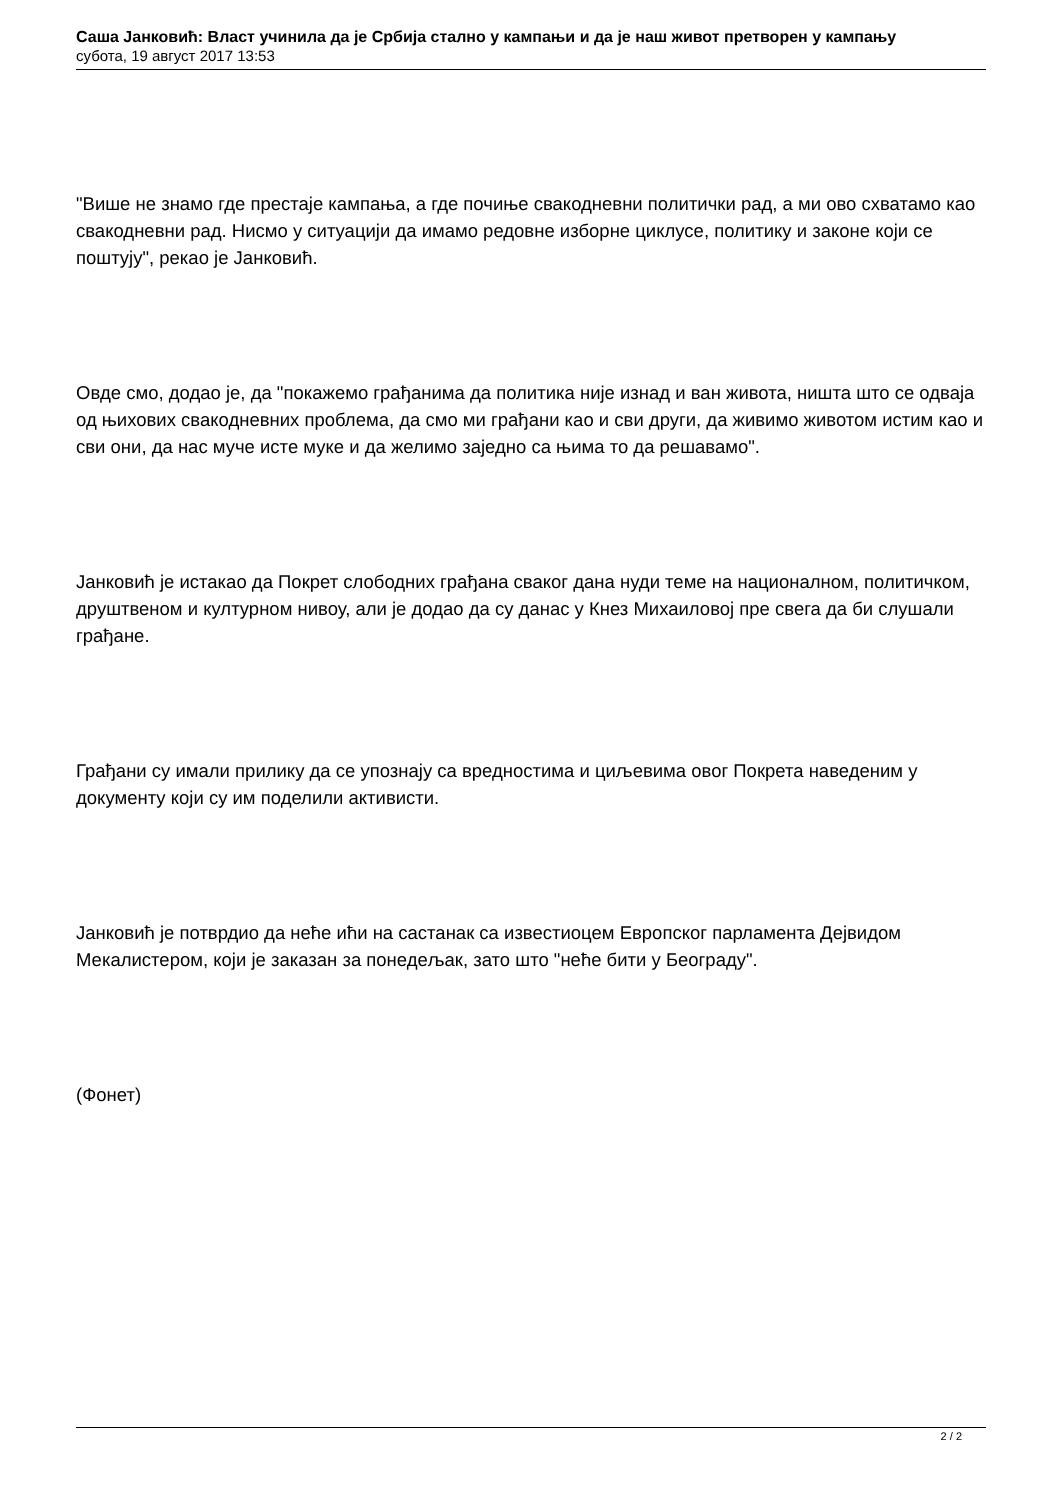Саша Јанковић: Власт учинила да је Србија стално у кампањи и да је наш живот претворен у кампању
субота, 19 август 2017 13:53
"Више не знамо где престаје кампања, а где почиње свакодневни политички рад, а ми ово схватамо као свакодневни рад. Нисмо у ситуацији да имамо редовне изборне циклусе, политику и законе који се поштују", рекао је Јанковић.
Овде смо, додао је, да "покажемо грађанима да политика није изнад и ван живота, ништа што се одваја од њихових свакодневних проблема, да смо ми грађани као и сви други, да живимо животом истим као и сви они, да нас муче исте муке и да желимо заједно са њима то да решавамо".
Јанковић је истакао да Покрет слободних грађана сваког дана нуди теме на националном, политичком, друштвеном и културном нивоу, али је додао да су данас у Кнез Михаиловој пре свега да би слушали грађане.
Грађани су имали прилику да се упознају са вредностима и циљевима овог Покрета наведеним у документу који су им поделили активисти.
Јанковић је потврдио да неће ићи на састанак са известиоцем Европског парламента Дејвидом Мекалистером, који је заказан за понедељак, зато што "неће бити у Београду".
(Фонет)
2 / 2